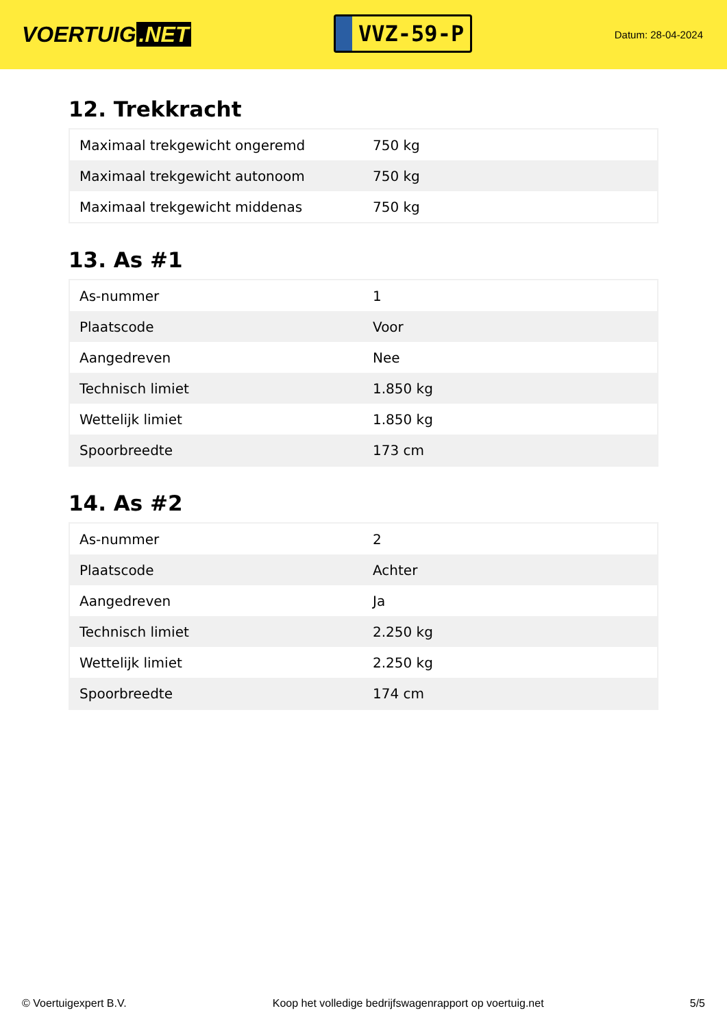VOERTUIG.NET
VVZ-59-P
Datum: 28-04-2024
12. Trekkracht
| Maximaal trekgewicht ongeremd | 750 kg |
| Maximaal trekgewicht autonoom | 750 kg |
| Maximaal trekgewicht middenas | 750 kg |
13. As #1
| As-nummer | 1 |
| Plaatscode | Voor |
| Aangedreven | Nee |
| Technisch limiet | 1.850 kg |
| Wettelijk limiet | 1.850 kg |
| Spoorbreedte | 173 cm |
14. As #2
| As-nummer | 2 |
| Plaatscode | Achter |
| Aangedreven | Ja |
| Technisch limiet | 2.250 kg |
| Wettelijk limiet | 2.250 kg |
| Spoorbreedte | 174 cm |
© Voertuigexpert B.V. Koop het volledige bedrijfswagenrapport op voertuig.net 5/5